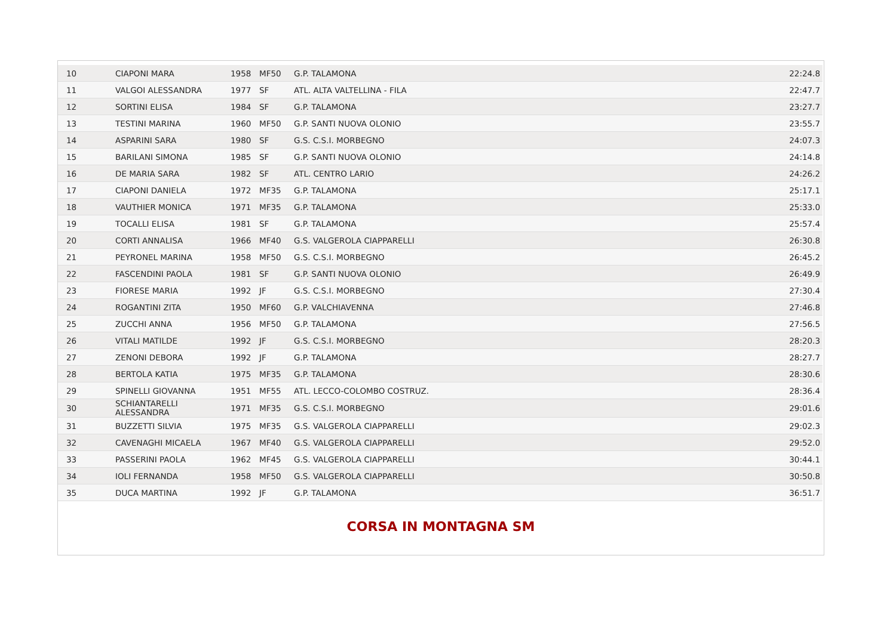| 10 | CIAPONI MARA | 1958 | MF50 | G.P. TALAMONA | 22:24.8 |
| 11 | VALGOI ALESSANDRA | 1977 | SF | ATL. ALTA VALTELLINA - FILA | 22:47.7 |
| 12 | SORTINI ELISA | 1984 | SF | G.P. TALAMONA | 23:27.7 |
| 13 | TESTINI MARINA | 1960 | MF50 | G.P. SANTI NUOVA OLONIO | 23:55.7 |
| 14 | ASPARINI SARA | 1980 | SF | G.S. C.S.I. MORBEGNO | 24:07.3 |
| 15 | BARILANI SIMONA | 1985 | SF | G.P. SANTI NUOVA OLONIO | 24:14.8 |
| 16 | DE MARIA SARA | 1982 | SF | ATL. CENTRO LARIO | 24:26.2 |
| 17 | CIAPONI DANIELA | 1972 | MF35 | G.P. TALAMONA | 25:17.1 |
| 18 | VAUTHIER MONICA | 1971 | MF35 | G.P. TALAMONA | 25:33.0 |
| 19 | TOCALLI ELISA | 1981 | SF | G.P. TALAMONA | 25:57.4 |
| 20 | CORTI ANNALISA | 1966 | MF40 | G.S. VALGEROLA CIAPPARELLI | 26:30.8 |
| 21 | PEYRONEL MARINA | 1958 | MF50 | G.S. C.S.I. MORBEGNO | 26:45.2 |
| 22 | FASCENDINI PAOLA | 1981 | SF | G.P. SANTI NUOVA OLONIO | 26:49.9 |
| 23 | FIORESE MARIA | 1992 | JF | G.S. C.S.I. MORBEGNO | 27:30.4 |
| 24 | ROGANTINI ZITA | 1950 | MF60 | G.P. VALCHIAVENNA | 27:46.8 |
| 25 | ZUCCHI ANNA | 1956 | MF50 | G.P. TALAMONA | 27:56.5 |
| 26 | VITALI MATILDE | 1992 | JF | G.S. C.S.I. MORBEGNO | 28:20.3 |
| 27 | ZENONI DEBORA | 1992 | JF | G.P. TALAMONA | 28:27.7 |
| 28 | BERTOLA KATIA | 1975 | MF35 | G.P. TALAMONA | 28:30.6 |
| 29 | SPINELLI GIOVANNA | 1951 | MF55 | ATL. LECCO-COLOMBO COSTRUZ. | 28:36.4 |
| 30 | SCHIANTARELLI ALESSANDRA | 1971 | MF35 | G.S. C.S.I. MORBEGNO | 29:01.6 |
| 31 | BUZZETTI SILVIA | 1975 | MF35 | G.S. VALGEROLA CIAPPARELLI | 29:02.3 |
| 32 | CAVENAGHI MICAELA | 1967 | MF40 | G.S. VALGEROLA CIAPPARELLI | 29:52.0 |
| 33 | PASSERINI PAOLA | 1962 | MF45 | G.S. VALGEROLA CIAPPARELLI | 30:44.1 |
| 34 | IOLI FERNANDA | 1958 | MF50 | G.S. VALGEROLA CIAPPARELLI | 30:50.8 |
| 35 | DUCA MARTINA | 1992 | JF | G.P. TALAMONA | 36:51.7 |
CORSA IN MONTAGNA SM